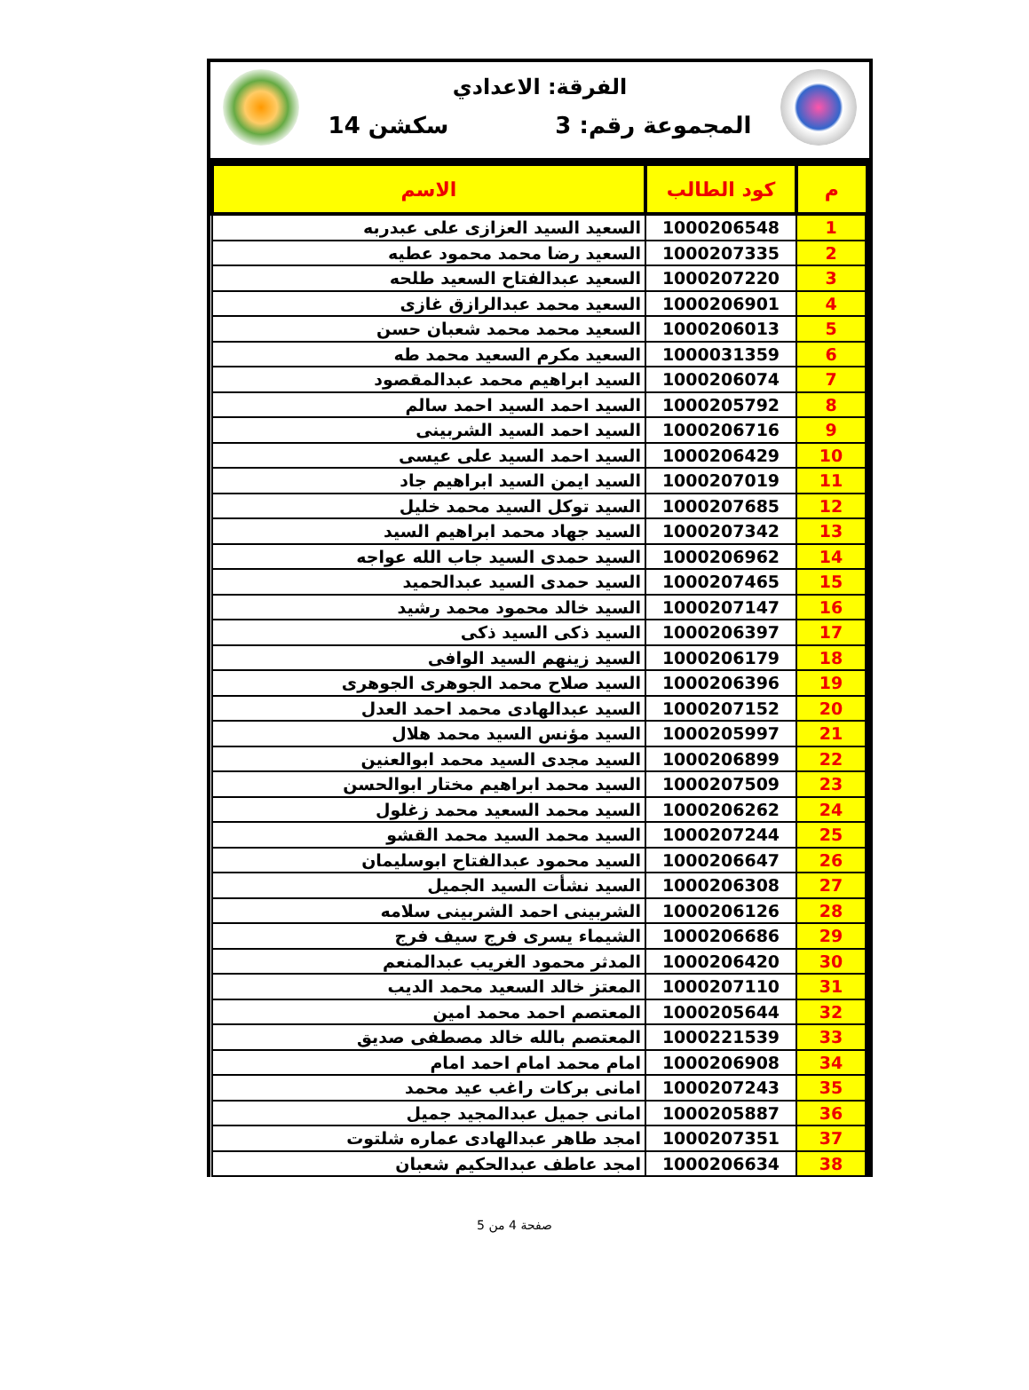الفرقة: الاعدادي
المجموعة رقم: 3 سكشن 14
| م | كود الطالب | الاسم |
| --- | --- | --- |
| 1 | 1000206548 | السعيد السيد العزازى على عبدربه |
| 2 | 1000207335 | السعيد رضا محمد محمود عطيه |
| 3 | 1000207220 | السعيد عبدالفتاح السعيد طلحه |
| 4 | 1000206901 | السعيد محمد عبدالرازق غازى |
| 5 | 1000206013 | السعيد محمد محمد شعبان حسن |
| 6 | 1000031359 | السعيد مكرم السعيد محمد طه |
| 7 | 1000206074 | السيد ابراهيم محمد عبدالمقصود |
| 8 | 1000205792 | السيد احمد السيد احمد سالم |
| 9 | 1000206716 | السيد احمد السيد الشربينى |
| 10 | 1000206429 | السيد احمد السيد على عيسى |
| 11 | 1000207019 | السيد ايمن السيد ابراهيم جاد |
| 12 | 1000207685 | السيد توكل السيد محمد خليل |
| 13 | 1000207342 | السيد جهاد محمد ابراهيم السيد |
| 14 | 1000206962 | السيد حمدى السيد جاب الله عواجه |
| 15 | 1000207465 | السيد حمدى السيد عبدالحميد |
| 16 | 1000207147 | السيد خالد محمود محمد رشيد |
| 17 | 1000206397 | السيد ذكى السيد ذكى |
| 18 | 1000206179 | السيد زينهم السيد الوافى |
| 19 | 1000206396 | السيد صلاح محمد الجوهرى الجوهرى |
| 20 | 1000207152 | السيد عبدالهادى محمد احمد العدل |
| 21 | 1000205997 | السيد مؤنس السيد محمد هلال |
| 22 | 1000206899 | السيد مجدى السيد محمد ابوالعنين |
| 23 | 1000207509 | السيد محمد ابراهيم مختار ابوالحسن |
| 24 | 1000206262 | السيد محمد السعيد محمد زغلول |
| 25 | 1000207244 | السيد محمد السيد محمد القشو |
| 26 | 1000206647 | السيد محمود عبدالفتاح ابوسليمان |
| 27 | 1000206308 | السيد نشأت السيد الجميل |
| 28 | 1000206126 | الشربينى احمد الشربينى سلامه |
| 29 | 1000206686 | الشيماء يسرى فرج سيف فرج |
| 30 | 1000206420 | المدثر محمود الغريب عبدالمنعم |
| 31 | 1000207110 | المعتز خالد السعيد محمد الديب |
| 32 | 1000205644 | المعتصم احمد محمد امين |
| 33 | 1000221539 | المعتصم بالله خالد مصطفى صديق |
| 34 | 1000206908 | امام محمد امام احمد امام |
| 35 | 1000207243 | امانى بركات راغب عيد محمد |
| 36 | 1000205887 | امانى جميل عبدالمجيد جميل |
| 37 | 1000207351 | امجد طاهر عبدالهادى عماره شلتوت |
| 38 | 1000206634 | امجد عاطف عبدالحكيم شعبان |
صفحة 4 من 5